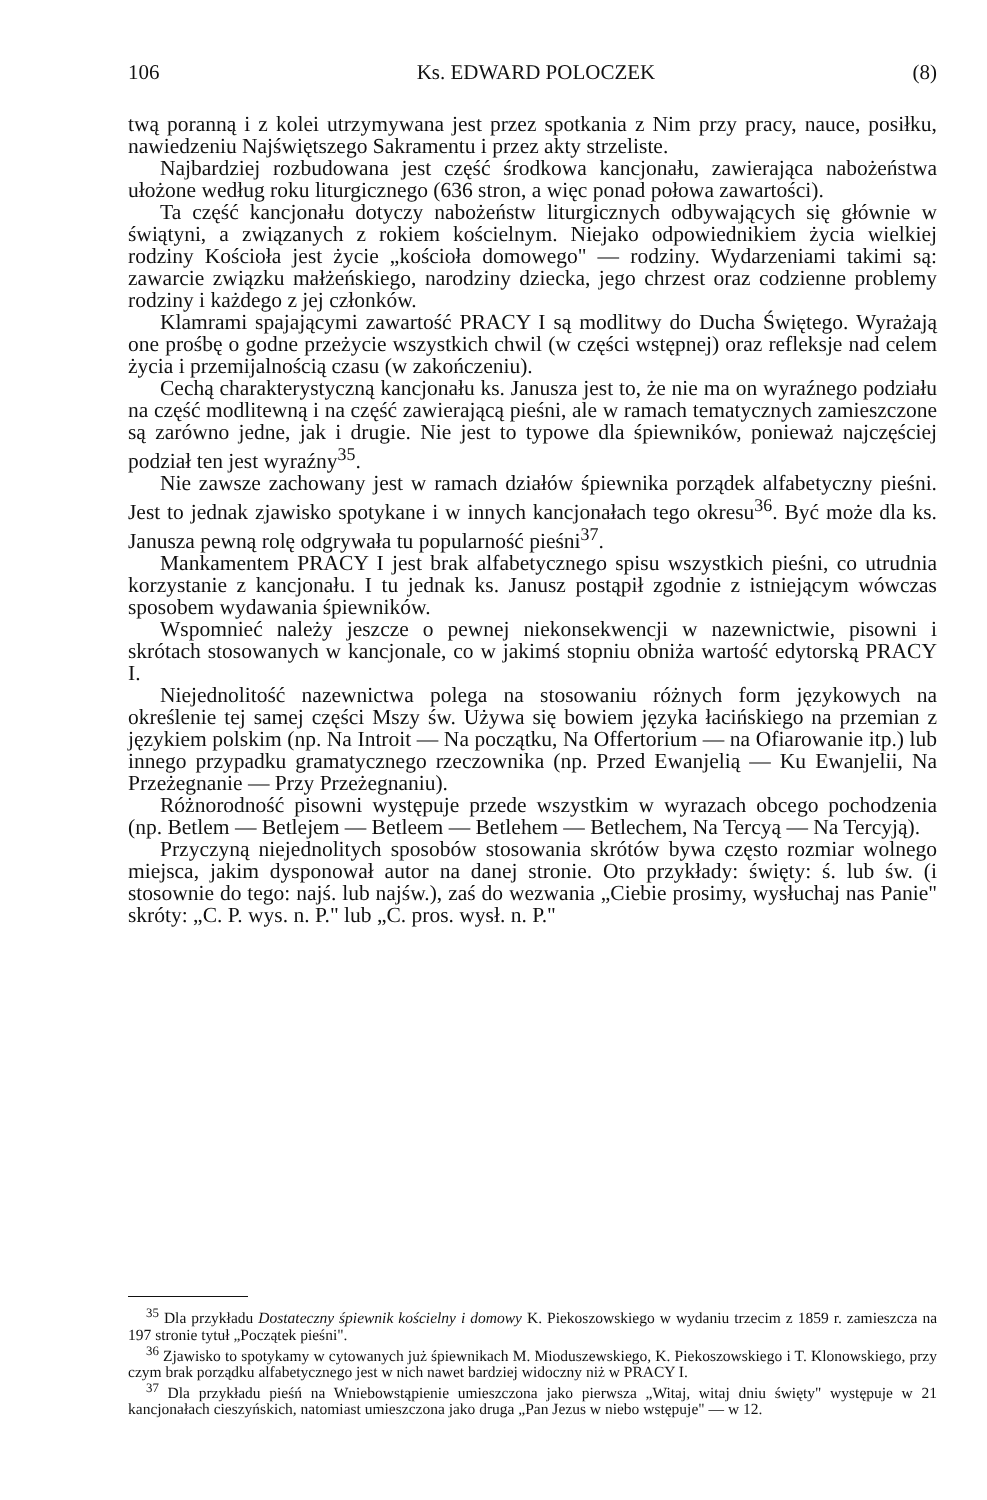106 Ks. EDWARD POLOCZEK (8)
twą poranną i z kolei utrzymywana jest przez spotkania z Nim przy pracy, nauce, posiłku, nawiedzeniu Najświętszego Sakramentu i przez akty strzeliste.
Najbardziej rozbudowana jest część środkowa kancjonału, zawierająca nabożeństwa ułożone według roku liturgicznego (636 stron, a więc ponad połowa zawartości).
Ta część kancjonału dotyczy nabożeństw liturgicznych odbywających się głównie w świątyni, a związanych z rokiem kościelnym. Niejako odpowiednikiem życia wielkiej rodziny Kościoła jest życie „kościoła domowego" — rodziny. Wydarzeniami takimi są: zawarcie związku małżeńskiego, narodziny dziecka, jego chrzest oraz codzienne problemy rodziny i każdego z jej członków.
Klamrami spajającymi zawartość PRACY I są modlitwy do Ducha Świętego. Wyrażają one prośbę o godne przeżycie wszystkich chwil (w części wstępnej) oraz refleksje nad celem życia i przemijalnością czasu (w zakończeniu).
Cechą charakterystyczną kancjonału ks. Janusza jest to, że nie ma on wyraźnego podziału na część modlitewną i na część zawierającą pieśni, ale w ramach tematycznych zamieszczone są zarówno jedne, jak i drugie. Nie jest to typowe dla śpiewników, ponieważ najczęściej podział ten jest wyraźny<sup>35</sup>.
Nie zawsze zachowany jest w ramach działów śpiewnika porządek alfabetyczny pieśni. Jest to jednak zjawisko spotykane i w innych kancjonałach tego okresu<sup>36</sup>. Być może dla ks. Janusza pewną rolę odgrywała tu popularność pieśni<sup>37</sup>.
Mankamentem PRACY I jest brak alfabetycznego spisu wszystkich pieśni, co utrudnia korzystanie z kancjonału. I tu jednak ks. Janusz postąpił zgodnie z istniejącym wówczas sposobem wydawania śpiewników.
Wspomnieć należy jeszcze o pewnej niekonsekwencji w nazewnictwie, pisowni i skrótach stosowanych w kancjonale, co w jakimś stopniu obniża wartość edytorską PRACY I.
Niejednolitość nazewnictwa polega na stosowaniu różnych form językowych na określenie tej samej części Mszy św. Używa się bowiem języka łacińskiego na przemian z językiem polskim (np. Na Introit — Na początku, Na Offertorium — na Ofiarowanie itp.) lub innego przypadku gramatycznego rzeczownika (np. Przed Ewanjelią — Ku Ewanjelii, Na Przeżegnanie — Przy Przeżegnaniu).
Różnorodność pisowni występuje przede wszystkim w wyrazach obcego pochodzenia (np. Betlem — Betlejem — Betleem — Betlehem — Betlechem, Na Tercyą — Na Tercyją).
Przyczyną niejednolitych sposobów stosowania skrótów bywa często rozmiar wolnego miejsca, jakim dysponował autor na danej stronie. Oto przykłady: święty: ś. lub św. (i stosownie do tego: najś. lub najśw.), zaś do wezwania „Ciebie prosimy, wysłuchaj nas Panie" skróty: „C. P. wys. n. P." lub „C. pros. wysł. n. P."
<sup>35</sup> Dla przykładu Dostateczny śpiewnik kościelny i domowy K. Piekoszowskiego w wydaniu trzecim z 1859 r. zamieszcza na 197 stronie tytuł „Początek pieśni".
<sup>36</sup> Zjawisko to spotykamy w cytowanych już śpiewnikach M. Mioduszewskiego, K. Piekoszowskiego i T. Klonowskiego, przy czym brak porządku alfabetycznego jest w nich nawet bardziej widoczny niż w PRACY I.
<sup>37</sup> Dla przykładu pieśń na Wniebowstąpienie umieszczona jako pierwsza „Witaj, witaj dniu święty" występuje w 21 kancjonałach cieszyńskich, natomiast umieszczona jako druga „Pan Jezus w niebo wstępuje" — w 12.